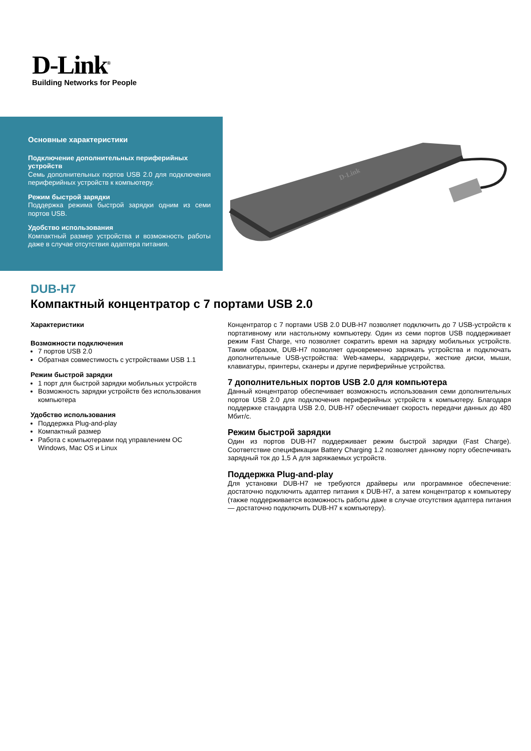D-Link<sup>®</sup>
Building Networks for People
Основные характеристики
Подключение дополнительных периферийных устройств
Семь дополнительных портов USB 2.0 для подключения периферийных устройств к компьютеру.
Режим быстрой зарядки
Поддержка режима быстрой зарядки одним из семи портов USB.
Удобство использования
Компактный размер устройства и возможность работы даже в случае отсутствия адаптера питания.
D-Link
DUB-H7
Компактный концентратор с 7 портами USB 2.0
Характеристики
Возможности подключения
7 портов USB 2.0
Обратная совместимость с устройствами USB 1.1
Режим быстрой зарядки
1 порт для быстрой зарядки мобильных устройств
Возможность зарядки устройств без использования компьютера
Удобство использования
Поддержка Plug-and-play
Компактный размер
Работа с компьютерами под управлением ОС Windows, Mac OS и Linux
Концентратор с 7 портами USB 2.0 DUB-H7 позволяет подключить до 7 USB-устройств к портативному или настольному компьютеру. Один из семи портов USB поддерживает режим Fast Charge, что позволяет сократить время на зарядку мобильных устройств. Таким образом, DUB-H7 позволяет одновременно заряжать устройства и подключать дополнительные USB-устройства: Web-камеры, кардридеры, жесткие диски, мыши, клавиатуры, принтеры, сканеры и другие периферийные устройства.
7 дополнительных портов USB 2.0 для компьютера
Данный концентратор обеспечивает возможность использования семи дополнительных портов USB 2.0 для подключения периферийных устройств к компьютеру. Благодаря поддержке стандарта USB 2.0, DUB-H7 обеспечивает скорость передачи данных до 480 Мбит/с.
Режим быстрой зарядки
Один из портов DUB-H7 поддерживает режим быстрой зарядки (Fast Charge). Соответствие спецификации Battery Charging 1.2 позволяет данному порту обеспечивать зарядный ток до 1,5 А для заряжаемых устройств.
Поддержка Plug-and-play
Для установки DUB-H7 не требуются драйверы или программное обеспечение: достаточно подключить адаптер питания к DUB-H7, а затем концентратор к компьютеру (также поддерживается возможность работы даже в случае отсутствия адаптера питания — достаточно подключить DUB-H7 к компьютеру).